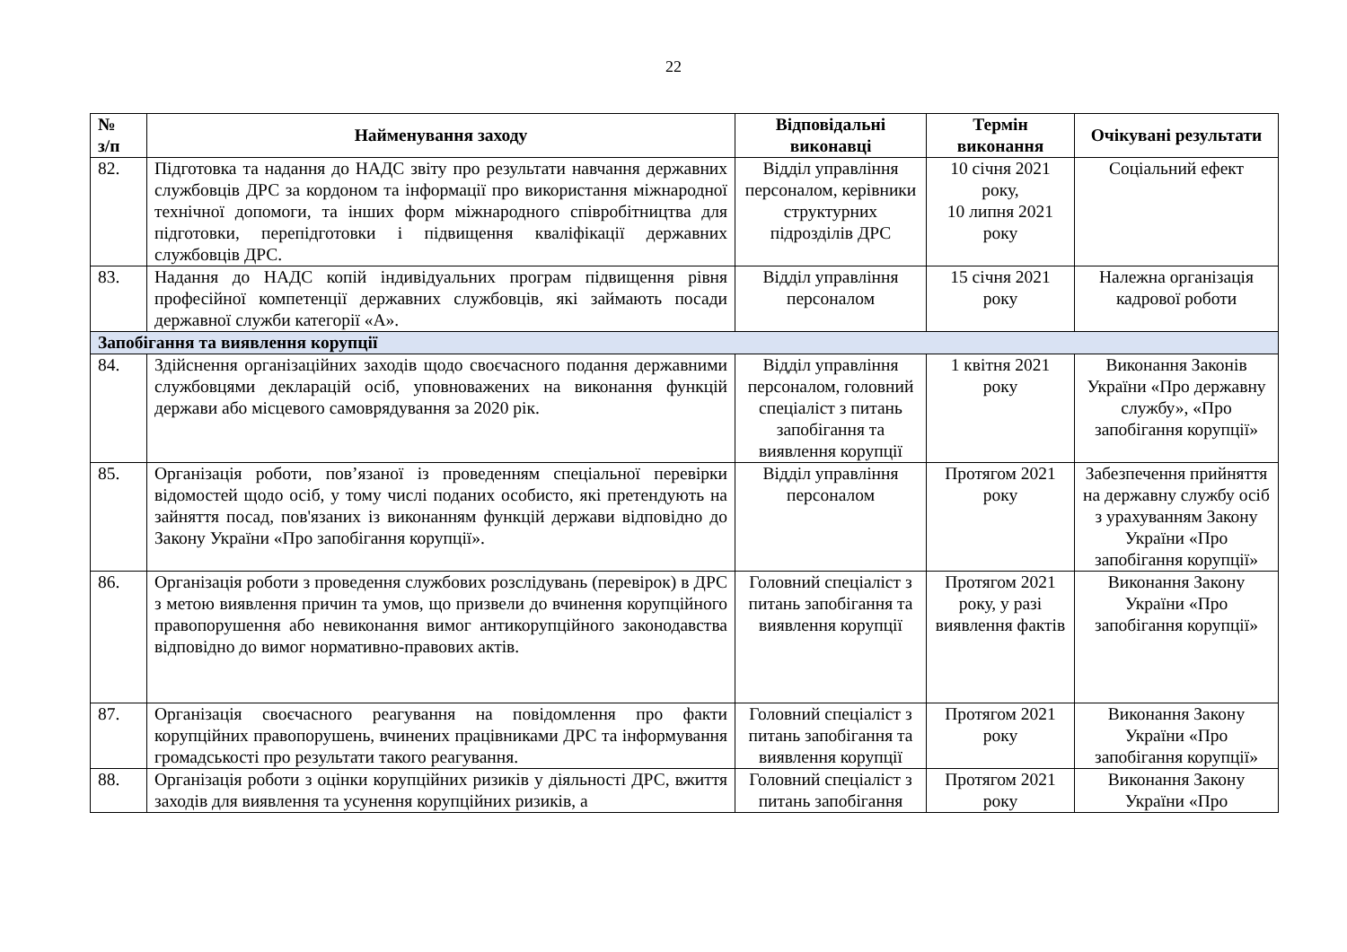22
| № з/п | Найменування заходу | Відповідальні виконавці | Термін виконання | Очікувані результати |
| --- | --- | --- | --- | --- |
| 82. | Підготовка та надання до НАДС звіту про результати навчання державних службовців ДРС за кордоном та інформації про використання міжнародної технічної допомоги, та інших форм міжнародного співробітництва для підготовки, перепідготовки і підвищення кваліфікації державних службовців ДРС. | Відділ управління персоналом, керівники структурних підрозділів ДРС | 10 січня 2021 року, 10 липня 2021 року | Соціальний ефект |
| 83. | Надання до НАДС копій індивідуальних програм підвищення рівня професійної компетенції державних службовців, які займають посади державної служби категорії «А». | Відділ управління персоналом | 15 січня 2021 року | Належна організація кадрової роботи |
| Запобігання та виявлення корупції | | | | |
| 84. | Здійснення організаційних заходів щодо своєчасного подання державними службовцями декларацій осіб, уповноважених на виконання функцій держави або місцевого самоврядування за 2020 рік. | Відділ управління персоналом, головний спеціаліст з питань запобігання та виявлення корупції | 1 квітня 2021 року | Виконання Законів України «Про державну службу», «Про запобігання корупції» |
| 85. | Організація роботи, пов’язаної із проведенням спеціальної перевірки відомостей щодо осіб, у тому числі поданих особисто, які претендують на зайняття посад, пов'язаних із виконанням функцій держави відповідно до Закону України «Про запобігання корупції». | Відділ управління персоналом | Протягом 2021 року | Забезпечення прийняття на державну службу осіб з урахуванням Закону України «Про запобігання корупції» |
| 86. | Організація роботи з проведення службових розслідувань (перевірок) в ДРС з метою виявлення причин та умов, що призвели до вчинення корупційного правопорушення або невиконання вимог антикорупційного законодавства відповідно до вимог нормативно-правових актів. | Головний спеціаліст з питань запобігання та виявлення корупції | Протягом 2021 року, у разі виявлення фактів | Виконання Закону України «Про запобігання корупції» |
| 87. | Організація своєчасного реагування на повідомлення про факти корупційних правопорушень, вчинених працівниками ДРС та інформування громадськості про результати такого реагування. | Головний спеціаліст з питань запобігання та виявлення корупції | Протягом 2021 року | Виконання Закону України «Про запобігання корупції» |
| 88. | Організація роботи з оцінки корупційних ризиків у діяльності ДРС, вжиття заходів для виявлення та усунення корупційних ризиків, а | Головний спеціаліст з питань запобігання | Протягом 2021 року | Виконання Закону України «Про |